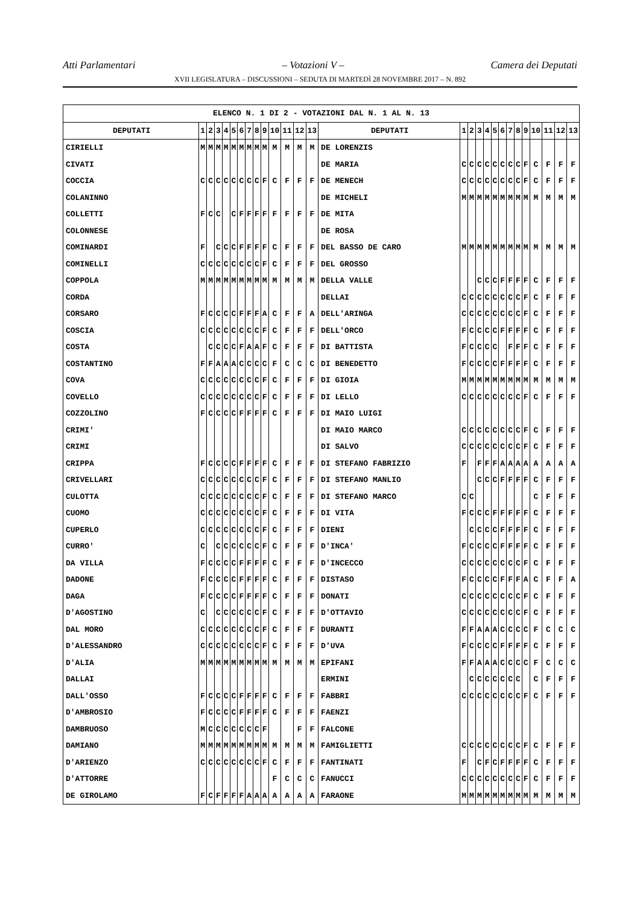Atti Parlamentari – Votazioni V – Camera dei Deputati
XVII LEGISLATURA – DISCUSSIONI – SEDUTA DI MARTEDÌ 28 NOVEMBRE 2017 – N. 892
| ELENCO N. 1 DI 2 - VOTAZIONI DAL N. 1 AL N. 13 | | | | | | | | | | | | | | | | | | | | | | | | | | | |
| DEPUTATI | 1 | 2 | 3 | 4 | 5 | 6 | 7 | 8 | 9 | 10 | 11 | 12 | 13 | DEPUTATI | 1 | 2 | 3 | 4 | 5 | 6 | 7 | 8 | 9 | 10 | 11 | 12 | 13 |
| CIRIELLI | M | M | M | M | M | M | M | M | M | M | M | M | M | DE LORENZIS | | | | | | | | | | | | | |
| CIVATI | | | | | | | | | | | | | | DE MARIA | C | C | C | C | C | C | C | C | F | C | F | F | F |
| COCCIA | C | C | C | C | C | C | C | C | F | C | F | F | F | DE MENECH | C | C | C | C | C | C | C | C | F | C | F | F | F |
| COLANINNO | | | | | | | | | | | | | | DE MICHELI | M | M | M | M | M | M | M | M | M | M | M | M | M |
| COLLETTI | F | C | C | | C | F | F | F | F | F | F | F | F | DE MITA | | | | | | | | | | | | | |
| COLONNESE | | | | | | | | | | | | | | DE ROSA | | | | | | | | | | | | | |
| COMINARDI | F | | C | C | C | F | F | F | F | C | F | F | F | DEL BASSO DE CARO | M | M | M | M | M | M | M | M | M | M | M | M | M |
| COMINELLI | C | C | C | C | C | C | C | C | F | C | F | F | F | DEL GROSSO | | | | | | | | | | | | | |
| COPPOLA | M | M | M | M | M | M | M | M | M | M | M | M | M | DELLA VALLE | | | C | C | C | F | F | F | F | C | F | F | F |
| CORDA | | | | | | | | | | | | | | DELLAI | C | C | C | C | C | C | C | C | F | C | F | F | F |
| CORSARO | F | C | C | C | C | F | F | F | A | C | F | F | A | DELL'ARINGA | C | C | C | C | C | C | C | C | F | C | F | F | F |
| COSCIA | C | C | C | C | C | C | C | C | F | C | F | F | F | DELL'ORCO | F | C | C | C | C | F | F | F | F | C | F | F | F |
| COSTA | | C | C | C | C | F | A | A | F | C | F | F | F | DI BATTISTA | F | C | C | C | C | | F | F | F | C | F | F | F |
| COSTANTINO | F | F | A | A | A | C | C | C | C | F | C | C | C | DI BENEDETTO | F | C | C | C | C | F | F | F | F | C | F | F | F |
| COVA | C | C | C | C | C | C | C | C | F | C | F | F | F | DI GIOIA | M | M | M | M | M | M | M | M | M | M | M | M | M |
| COVELLO | C | C | C | C | C | C | C | C | F | C | F | F | F | DI LELLO | C | C | C | C | C | C | C | C | F | C | F | F | F |
| COZZOLINO | F | C | C | C | C | F | F | F | F | C | F | F | F | DI MAIO LUIGI | | | | | | | | | | | | | |
| CRIMI' | | | | | | | | | | | | | | DI MAIO MARCO | C | C | C | C | C | C | C | C | F | C | F | F | F |
| CRIMI | | | | | | | | | | | | | | DI SALVO | C | C | C | C | C | C | C | C | F | C | F | F | F |
| CRIPPA | F | C | C | C | C | F | F | F | F | C | F | F | F | DI STEFANO FABRIZIO | F | | F | F | F | A | A | A | A | A | A | A | A |
| CRIVELLARI | C | C | C | C | C | C | C | C | F | C | F | F | F | DI STEFANO MANLIO | | | C | C | C | F | F | F | F | C | F | F | F |
| CULOTTA | C | C | C | C | C | C | C | C | F | C | F | F | F | DI STEFANO MARCO | C | C | | | | | | | | C | F | F | F |
| CUOMO | C | C | C | C | C | C | C | C | F | C | F | F | F | DI VITA | F | C | C | C | F | F | F | F | F | C | F | F | F |
| CUPERLO | C | C | C | C | C | C | C | C | F | C | F | F | F | DIENI | | C | C | C | C | F | F | F | F | C | F | F | F |
| CURRO' | C | | C | C | C | C | C | C | F | C | F | F | F | D'INCA' | F | C | C | C | C | F | F | F | F | C | F | F | F |
| DA VILLA | F | C | C | C | C | F | F | F | F | C | F | F | F | D'INCECCO | C | C | C | C | C | C | C | C | F | C | F | F | F |
| DADONE | F | C | C | C | C | F | F | F | F | C | F | F | F | DISTASO | F | C | C | C | C | F | F | F | A | C | F | F | A |
| DAGA | F | C | C | C | C | F | F | F | F | C | F | F | F | DONATI | C | C | C | C | C | C | C | C | F | C | F | F | F |
| D'AGOSTINO | C | | C | C | C | C | C | C | F | C | F | F | F | D'OTTAVIO | C | C | C | C | C | C | C | C | F | C | F | F | F |
| DAL MORO | C | C | C | C | C | C | C | C | F | C | F | F | F | DURANTI | F | F | A | A | A | C | C | C | C | F | C | C | C |
| D'ALESSANDRO | C | C | C | C | C | C | C | C | F | C | F | F | F | D'UVA | F | C | C | C | C | F | F | F | F | C | F | F | F |
| D'ALIA | M | M | M | M | M | M | M | M | M | M | M | M | M | EPIFANI | F | F | A | A | A | C | C | C | C | F | C | C | C |
| DALLAI | | | | | | | | | | | | | | ERMINI | | C | C | C | C | C | C | C | | C | F | F | F |
| DALL'OSSO | F | C | C | C | C | F | F | F | F | C | F | F | F | FABBRI | C | C | C | C | C | C | C | C | F | C | F | F | F |
| D'AMBROSIO | F | C | C | C | C | F | F | F | F | C | F | F | F | FAENZI | | | | | | | | | | | | | |
| DAMBRUOSO | M | C | C | C | C | C | C | C | F | | | F | F | FALCONE | | | | | | | | | | | | | |
| DAMIANO | M | M | M | M | M | M | M | M | M | M | M | M | M | FAMIGLIETTI | C | C | C | C | C | C | C | C | F | C | F | F | F |
| D'ARIENZO | C | C | C | C | C | C | C | C | F | C | F | F | F | FANTINATI | F | | C | F | C | F | F | F | F | C | F | F | F |
| D'ATTORRE | | | | | | | | | | F | C | C | C | FANUCCI | C | C | C | C | C | C | C | C | F | C | F | F | F |
| DE GIROLAMO | F | C | F | F | F | F | A | A | A | A | A | A | A | FARAONE | M | M | M | M | M | M | M | M | M | M | M | M | M |